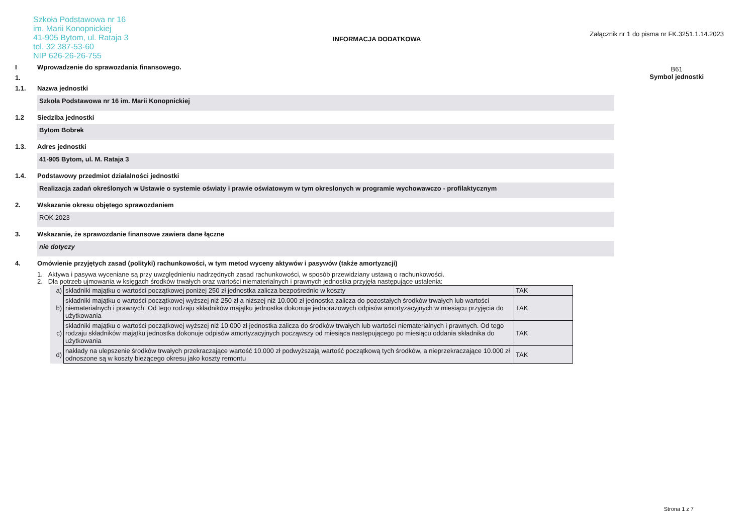Szkoła Podstawowa nr 16
im. Marii Konopnickiej
41-905 Bytom, ul. Rataja 3
tel. 32 387-53-60
NIP 626-26-26-755
INFORMACJA DODATKOWA
Załącznik nr 1 do pisma nr FK.3251.1.14.2023
B61
Symbol jednostki
I Wprowadzenie do sprawozdania finansowego.
1.
1.1. Nazwa jednostki
Szkoła Podstawowa nr 16 im. Marii Konopnickiej
1.2 Siedziba jednostki
Bytom Bobrek
1.3. Adres jednostki
41-905 Bytom, ul. M. Rataja 3
1.4. Podstawowy przedmiot działalności jednostki
Realizacja zadań określonych w Ustawie o systemie oświaty i prawie oświatowym w tym okreslonych w programie wychowawczo - profilaktycznym
2. Wskazanie okresu objętego sprawozdaniem
ROK 2023
3. Wskazanie, że sprawozdanie finansowe zawiera dane łączne
nie dotyczy
4. Omówienie przyjętych zasad (polityki) rachunkowości, w tym metod wyceny aktywów i pasywów (także amortyzacji)
1. Aktywa i pasywa wyceniane są przy uwzględnieniu nadrzędnych zasad rachunkowości, w sposób przewidziany ustawą o rachunkowości.
2. Dla potrzeb ujmowania w księgach środków trwałych oraz wartości niematerialnych i prawnych jednostka przyjęła następujące ustalenia:
| a) | składniki majątku o wartości początkowej poniżej 250 zł jednostka zalicza bezpośrednio w koszty | TAK |
| b) | składniki majątku o wartości początkowej wyższej niż 250 zł a niższej niż 10.000 zł jednostka zalicza do pozostałych środków trwałych lub wartości niematerialnych i prawnych. Od tego rodzaju składników majątku jednostka dokonuje jednorazowych odpisów amortyzacyjnych w miesiącu przyjęcia do użytkowania | TAK |
| c) | składniki majątku o wartości początkowej wyższej niż 10.000 zł jednostka zalicza do środków trwałych lub wartości niematerialnych i prawnych. Od tego rodzaju składników majątku jednostka dokonuje odpisów amortyzacyjnych począwszy od miesiąca następującego po miesiącu oddania składnika do użytkowania | TAK |
| d) | nakłady na ulepszenie środków trwałych przekraczające wartość 10.000 zł podwyższają wartość początkową tych środków, a nieprzekraczające 10.000 zł odnoszone są w koszty bieżącego okresu jako koszty remontu | TAK |
Strona 1 z 7